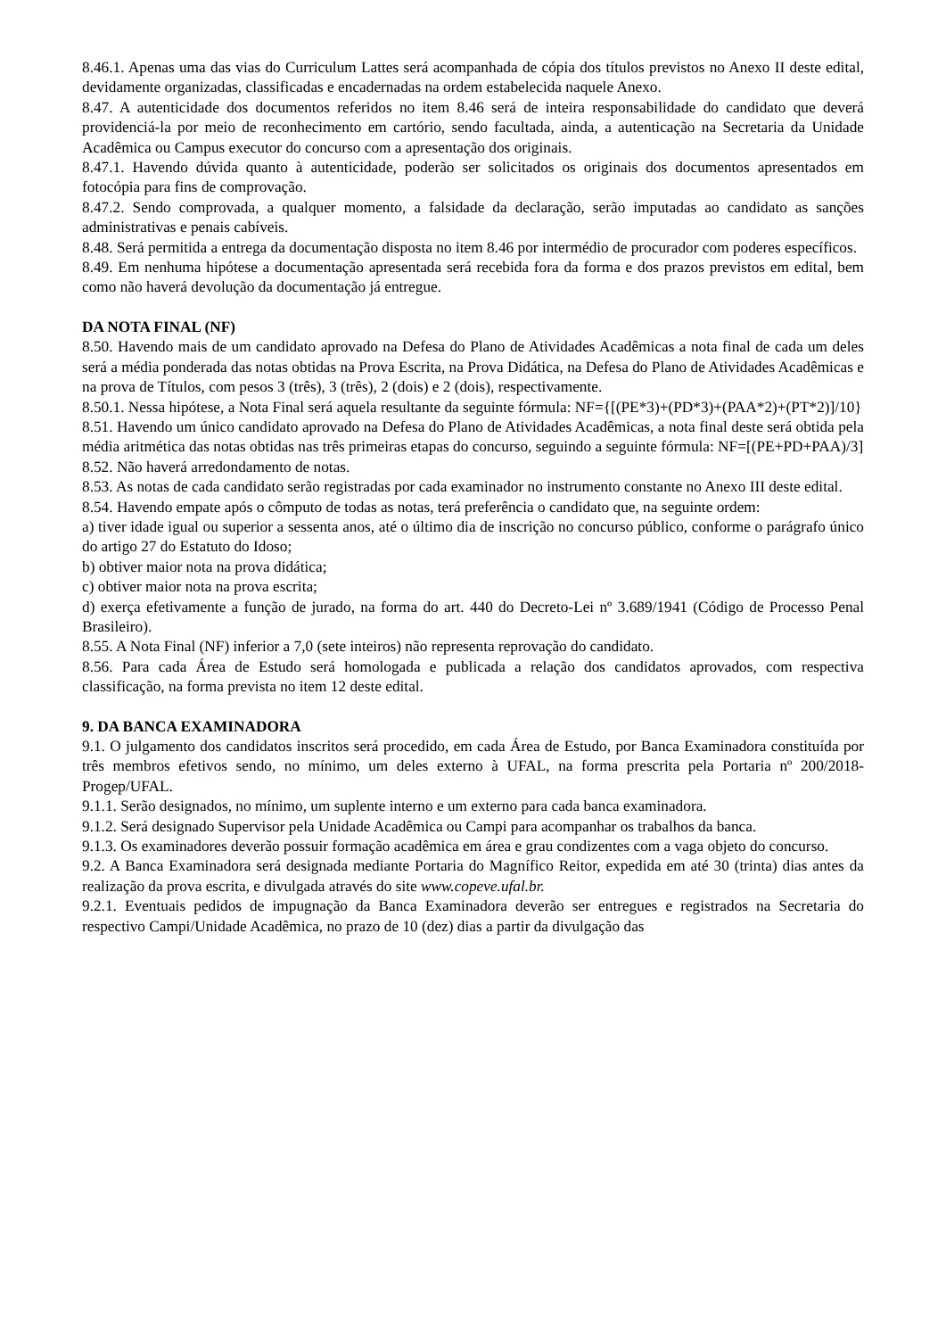8.46.1. Apenas uma das vias do Curriculum Lattes será acompanhada de cópia dos títulos previstos no Anexo II deste edital, devidamente organizadas, classificadas e encadernadas na ordem estabelecida naquele Anexo.
8.47. A autenticidade dos documentos referidos no item 8.46 será de inteira responsabilidade do candidato que deverá providenciá-la por meio de reconhecimento em cartório, sendo facultada, ainda, a autenticação na Secretaria da Unidade Acadêmica ou Campus executor do concurso com a apresentação dos originais.
8.47.1. Havendo dúvida quanto à autenticidade, poderão ser solicitados os originais dos documentos apresentados em fotocópia para fins de comprovação.
8.47.2. Sendo comprovada, a qualquer momento, a falsidade da declaração, serão imputadas ao candidato as sanções administrativas e penais cabíveis.
8.48. Será permitida a entrega da documentação disposta no item 8.46 por intermédio de procurador com poderes específicos.
8.49. Em nenhuma hipótese a documentação apresentada será recebida fora da forma e dos prazos previstos em edital, bem como não haverá devolução da documentação já entregue.
DA NOTA FINAL (NF)
8.50. Havendo mais de um candidato aprovado na Defesa do Plano de Atividades Acadêmicas a nota final de cada um deles será a média ponderada das notas obtidas na Prova Escrita, na Prova Didática, na Defesa do Plano de Atividades Acadêmicas e na prova de Títulos, com pesos 3 (três), 3 (três), 2 (dois) e 2 (dois), respectivamente.
8.50.1. Nessa hipótese, a Nota Final será aquela resultante da seguinte fórmula: NF={[(PE*3)+(PD*3)+(PAA*2)+(PT*2)]/10}
8.51. Havendo um único candidato aprovado na Defesa do Plano de Atividades Acadêmicas, a nota final deste será obtida pela média aritmética das notas obtidas nas três primeiras etapas do concurso, seguindo a seguinte fórmula: NF=[(PE+PD+PAA)/3]
8.52. Não haverá arredondamento de notas.
8.53. As notas de cada candidato serão registradas por cada examinador no instrumento constante no Anexo III deste edital.
8.54. Havendo empate após o cômputo de todas as notas, terá preferência o candidato que, na seguinte ordem:
a) tiver idade igual ou superior a sessenta anos, até o último dia de inscrição no concurso público, conforme o parágrafo único do artigo 27 do Estatuto do Idoso;
b) obtiver maior nota na prova didática;
c) obtiver maior nota na prova escrita;
d) exerça efetivamente a função de jurado, na forma do art. 440 do Decreto-Lei nº 3.689/1941 (Código de Processo Penal Brasileiro).
8.55. A Nota Final (NF) inferior a 7,0 (sete inteiros) não representa reprovação do candidato.
8.56. Para cada Área de Estudo será homologada e publicada a relação dos candidatos aprovados, com respectiva classificação, na forma prevista no item 12 deste edital.
9. DA BANCA EXAMINADORA
9.1. O julgamento dos candidatos inscritos será procedido, em cada Área de Estudo, por Banca Examinadora constituída por três membros efetivos sendo, no mínimo, um deles externo à UFAL, na forma prescrita pela Portaria nº 200/2018-Progep/UFAL.
9.1.1. Serão designados, no mínimo, um suplente interno e um externo para cada banca examinadora.
9.1.2. Será designado Supervisor pela Unidade Acadêmica ou Campi para acompanhar os trabalhos da banca.
9.1.3. Os examinadores deverão possuir formação acadêmica em área e grau condizentes com a vaga objeto do concurso.
9.2. A Banca Examinadora será designada mediante Portaria do Magnífico Reitor, expedida em até 30 (trinta) dias antes da realização da prova escrita, e divulgada através do site www.copeve.ufal.br.
9.2.1. Eventuais pedidos de impugnação da Banca Examinadora deverão ser entregues e registrados na Secretaria do respectivo Campi/Unidade Acadêmica, no prazo de 10 (dez) dias a partir da divulgação das